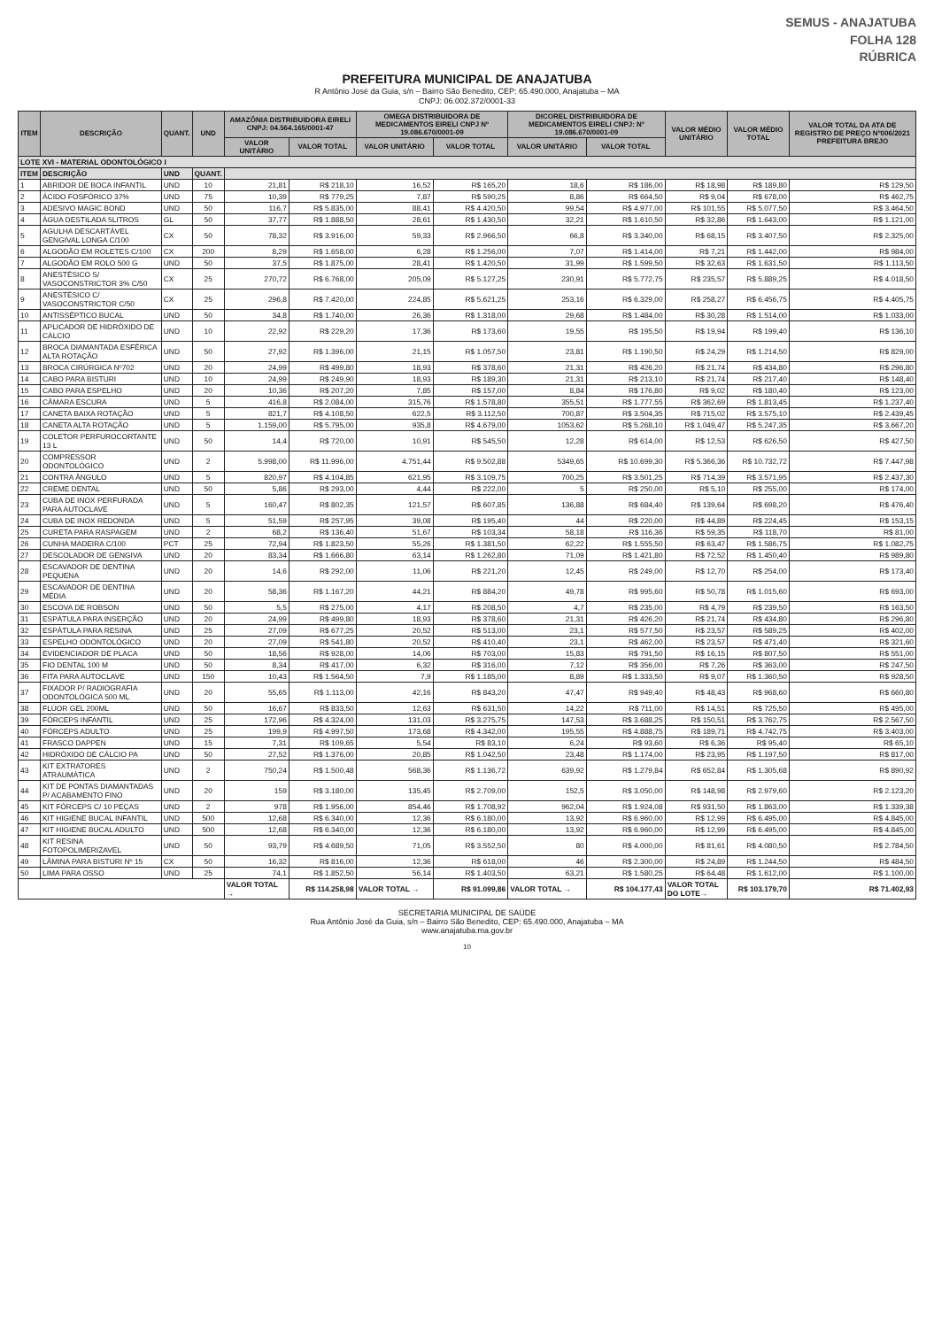SEMUS - ANAJATUBA
FOLHA 128
RÚBRICA
PREFEITURA MUNICIPAL DE ANAJATUBA
R Antônio José da Guia, s/n – Bairro São Benedito, CEP: 65.490.000, Anajatuba – MA
CNPJ: 06.002.372/0001-33
| ITEM | DESCRIÇÃO | QUANT. | UND | AMAZÔNIA DISTRIBUIDORA EIRELI CNPJ: 04.564.165/0001-47 | | OMEGA DISTRIBUIDORA DE MEDICAMENTOS EIRELI CNPJ Nº 19.086.670/0001-09 | | DICOREL DISTRIBUIDORA DE MEDICAMENTOS EIRELI CNPJ: Nº 19.086.670/0001-09 | | VALOR MÉDIO UNITÁRIO | VALOR MÉDIO TOTAL | VALOR TOTAL DA ATA DE REGISTRO DE PREÇO Nº006/2021 PREFEITURA BREJO |
| --- | --- | --- | --- | --- | --- | --- | --- | --- | --- | --- | --- | --- |
| | | | | VALOR UNITÁRIO | VALOR TOTAL | VALOR UNITÁRIO | VALOR TOTAL | VALOR UNITÁRIO | VALOR TOTAL | | | |
| LOTE XVI - MATERIAL ODONTOLÓGICO I | | | | | | | | | | | | |
| ITEM | DESCRIÇÃO | UND | QUANT. | | | | | | | | | |
| 1 | ABRIDOR DE BOCA INFANTIL | UND | 10 | 21,81 | R$ 218,10 | 16,52 | R$ 165,20 | 18,6 | R$ 186,00 | R$ 18,98 | R$ 189,80 | R$ 129,50 |
| 2 | ÁCIDO FOSFÓRICO 37% | UND | 75 | 10,39 | R$ 779,25 | 7,87 | R$ 590,25 | 8,86 | R$ 664,50 | R$ 9,04 | R$ 678,00 | R$ 462,75 |
| 3 | ADESIVO MAGIC BOND | UND | 50 | 116,7 | R$ 5.835,00 | 88,41 | R$ 4.420,50 | 99,54 | R$ 4.977,00 | R$ 101,55 | R$ 5.077,50 | R$ 3.464,50 |
| 4 | ÁGUA DESTILADA 5LITROS | GL | 50 | 37,77 | R$ 1.888,50 | 28,61 | R$ 1.430,50 | 32,21 | R$ 1.610,50 | R$ 32,86 | R$ 1.643,00 | R$ 1.121,00 |
| 5 | AGULHA DESCARTÁVEL GENGIVAL LONGA C/100 | CX | 50 | 78,32 | R$ 3.916,00 | 59,33 | R$ 2.966,50 | 66,8 | R$ 3.340,00 | R$ 68,15 | R$ 3.407,50 | R$ 2.325,00 |
| 6 | ALGODÃO EM ROLETES C/100 | CX | 200 | 8,29 | R$ 1.658,00 | 6,28 | R$ 1.256,00 | 7,07 | R$ 1.414,00 | R$ 7,21 | R$ 1.442,00 | R$ 984,00 |
| 7 | ALGODÃO EM ROLO 500 G | UND | 50 | 37,5 | R$ 1.875,00 | 28,41 | R$ 1.420,50 | 31,99 | R$ 1.599,50 | R$ 32,63 | R$ 1.631,50 | R$ 1.113,50 |
| 8 | ANESTÉSICO S/ VASOCONSTRICTOR 3% C/50 | CX | 25 | 270,72 | R$ 6.768,00 | 205,09 | R$ 5.127,25 | 230,91 | R$ 5.772,75 | R$ 235,57 | R$ 5.889,25 | R$ 4.018,50 |
| 9 | ANESTÉSICO C/ VASOCONSTRICTOR C/50 | CX | 25 | 296,8 | R$ 7.420,00 | 224,85 | R$ 5.621,25 | 253,16 | R$ 6.329,00 | R$ 258,27 | R$ 6.456,75 | R$ 4.405,75 |
| 10 | ANTISSÉPTICO BUCAL | UND | 50 | 34,8 | R$ 1.740,00 | 26,36 | R$ 1.318,00 | 29,68 | R$ 1.484,00 | R$ 30,28 | R$ 1.514,00 | R$ 1.033,00 |
| 11 | APLICADOR DE HIDRÓXIDO DE CÁLCIO | UND | 10 | 22,92 | R$ 229,20 | 17,36 | R$ 173,60 | 19,55 | R$ 195,50 | R$ 19,94 | R$ 199,40 | R$ 136,10 |
| 12 | BROCA DIAMANTADA ESFÉRICA ALTA ROTAÇÃO | UND | 50 | 27,92 | R$ 1.396,00 | 21,15 | R$ 1.057,50 | 23,81 | R$ 1.190,50 | R$ 24,29 | R$ 1.214,50 | R$ 829,00 |
| 13 | BROCA CIRÚRGICA Nº702 | UND | 20 | 24,99 | R$ 499,80 | 18,93 | R$ 378,60 | 21,31 | R$ 426,20 | R$ 21,74 | R$ 434,80 | R$ 296,80 |
| 14 | CABO PARA BISTURI | UND | 10 | 24,99 | R$ 249,90 | 18,93 | R$ 189,30 | 21,31 | R$ 213,10 | R$ 21,74 | R$ 217,40 | R$ 148,40 |
| 15 | CABO PARA ESPELHO | UND | 20 | 10,36 | R$ 207,20 | 7,85 | R$ 157,00 | 8,84 | R$ 176,80 | R$ 9,02 | R$ 180,40 | R$ 123,00 |
| 16 | CÂMARA ESCURA | UND | 5 | 416,8 | R$ 2.084,00 | 315,76 | R$ 1.578,80 | 355,51 | R$ 1.777,55 | R$ 362,69 | R$ 1.813,45 | R$ 1.237,40 |
| 17 | CANETA BAIXA ROTAÇÃO | UND | 5 | 821,7 | R$ 4.108,50 | 622,5 | R$ 3.112,50 | 700,87 | R$ 3.504,35 | R$ 715,02 | R$ 3.575,10 | R$ 2.439,45 |
| 18 | CANETA ALTA ROTAÇÃO | UND | 5 | 1.159,00 | R$ 5.795,00 | 935,8 | R$ 4.679,00 | 1053,62 | R$ 5.268,10 | R$ 1.049,47 | R$ 5.247,35 | R$ 3.667,20 |
| 19 | COLETOR PERFUROCORTANTE 13 L | UND | 50 | 14,4 | R$ 720,00 | 10,91 | R$ 545,50 | 12,28 | R$ 614,00 | R$ 12,53 | R$ 626,50 | R$ 427,50 |
| 20 | COMPRESSOR ODONTOLÓGICO | UND | 2 | 5.998,00 | R$ 11.996,00 | 4.751,44 | R$ 9.502,88 | 5349,65 | R$ 10.699,30 | R$ 5.366,36 | R$ 10.732,72 | R$ 7.447,98 |
| 21 | CONTRA ÂNGULO | UND | 5 | 820,97 | R$ 4.104,85 | 621,95 | R$ 3.109,75 | 700,25 | R$ 3.501,25 | R$ 714,39 | R$ 3.571,95 | R$ 2.437,30 |
| 22 | CREME DENTAL | UND | 50 | 5,86 | R$ 293,00 | 4,44 | R$ 222,00 | 5 | R$ 250,00 | R$ 5,10 | R$ 255,00 | R$ 174,00 |
| 23 | CUBA DE INOX PERFURADA PARA AUTOCLAVE | UND | 5 | 160,47 | R$ 802,35 | 121,57 | R$ 607,85 | 136,88 | R$ 684,40 | R$ 139,64 | R$ 698,20 | R$ 476,40 |
| 24 | CUBA DE INOX REDONDA | UND | 5 | 51,59 | R$ 257,95 | 39,08 | R$ 195,40 | 44 | R$ 220,00 | R$ 44,89 | R$ 224,45 | R$ 153,15 |
| 25 | CURETA PARA RASPAGEM | UND | 2 | 68,2 | R$ 136,40 | 51,67 | R$ 103,34 | 58,18 | R$ 116,36 | R$ 59,35 | R$ 118,70 | R$ 81,00 |
| 26 | CUNHA MADEIRA C/100 | PCT | 25 | 72,94 | R$ 1.823,50 | 55,26 | R$ 1.381,50 | 62,22 | R$ 1.555,50 | R$ 63,47 | R$ 1.586,75 | R$ 1.082,75 |
| 27 | DESCOLADOR DE GENGIVA | UND | 20 | 83,34 | R$ 1.666,80 | 63,14 | R$ 1.262,80 | 71,09 | R$ 1.421,80 | R$ 72,52 | R$ 1.450,40 | R$ 989,80 |
| 28 | ESCAVADOR DE DENTINA PEQUENA | UND | 20 | 14,6 | R$ 292,00 | 11,06 | R$ 221,20 | 12,45 | R$ 249,00 | R$ 12,70 | R$ 254,00 | R$ 173,40 |
| 29 | ESCAVADOR DE DENTINA MÉDIA | UND | 20 | 58,36 | R$ 1.167,20 | 44,21 | R$ 884,20 | 49,78 | R$ 995,60 | R$ 50,78 | R$ 1.015,60 | R$ 693,00 |
| 30 | ESCOVA DE ROBSON | UND | 50 | 5,5 | R$ 275,00 | 4,17 | R$ 208,50 | 4,7 | R$ 235,00 | R$ 4,79 | R$ 239,50 | R$ 163,50 |
| 31 | ESPÁTULA PARA INSERÇÃO | UND | 20 | 24,99 | R$ 499,80 | 18,93 | R$ 378,60 | 21,31 | R$ 426,20 | R$ 21,74 | R$ 434,80 | R$ 296,80 |
| 32 | ESPÁTULA PARA RESINA | UND | 25 | 27,09 | R$ 677,25 | 20,52 | R$ 513,00 | 23,1 | R$ 577,50 | R$ 23,57 | R$ 589,25 | R$ 402,00 |
| 33 | ESPELHO ODONTOLÓGICO | UND | 20 | 27,09 | R$ 541,80 | 20,52 | R$ 410,40 | 23,1 | R$ 462,00 | R$ 23,57 | R$ 471,40 | R$ 321,60 |
| 34 | EVIDENCIADOR DE PLACA | UND | 50 | 18,56 | R$ 928,00 | 14,06 | R$ 703,00 | 15,83 | R$ 791,50 | R$ 16,15 | R$ 807,50 | R$ 551,00 |
| 35 | FIO DENTAL 100 M | UND | 50 | 8,34 | R$ 417,00 | 6,32 | R$ 316,00 | 7,12 | R$ 356,00 | R$ 7,26 | R$ 363,00 | R$ 247,50 |
| 36 | FITA PARA AUTOCLAVE | UND | 150 | 10,43 | R$ 1.564,50 | 7,9 | R$ 1.185,00 | 8,89 | R$ 1.333,50 | R$ 9,07 | R$ 1.360,50 | R$ 928,50 |
| 37 | FIXADOR P/ RADIOGRAFIA ODONTOLÓGICA 500 ML | UND | 20 | 55,65 | R$ 1.113,00 | 42,16 | R$ 843,20 | 47,47 | R$ 949,40 | R$ 48,43 | R$ 968,60 | R$ 660,80 |
| 38 | FLÚOR GEL 200ML | UND | 50 | 16,67 | R$ 833,50 | 12,63 | R$ 631,50 | 14,22 | R$ 711,00 | R$ 14,51 | R$ 725,50 | R$ 495,00 |
| 39 | FÓRCEPS INFANTIL | UND | 25 | 172,96 | R$ 4.324,00 | 131,03 | R$ 3.275,75 | 147,53 | R$ 3.688,25 | R$ 150,51 | R$ 3.762,75 | R$ 2.567,50 |
| 40 | FÓRCEPS ADULTO | UND | 25 | 199,9 | R$ 4.997,50 | 173,68 | R$ 4.342,00 | 195,55 | R$ 4.888,75 | R$ 189,71 | R$ 4.742,75 | R$ 3.403,00 |
| 41 | FRASCO DAPPEN | UND | 15 | 7,31 | R$ 109,65 | 5,54 | R$ 83,10 | 6,24 | R$ 93,60 | R$ 6,36 | R$ 95,40 | R$ 65,10 |
| 42 | HIDRÓXIDO DE CÁLCIO PA | UND | 50 | 27,52 | R$ 1.376,00 | 20,85 | R$ 1.042,50 | 23,48 | R$ 1.174,00 | R$ 23,95 | R$ 1.197,50 | R$ 817,00 |
| 43 | KIT EXTRATORES ATRAUMÁTICA | UND | 2 | 750,24 | R$ 1.500,48 | 568,36 | R$ 1.136,72 | 639,92 | R$ 1.279,84 | R$ 652,84 | R$ 1.305,68 | R$ 890,92 |
| 44 | KIT DE PONTAS DIAMANTADAS P/ ACABAMENTO FINO | UND | 20 | 159 | R$ 3.180,00 | 135,45 | R$ 2.709,00 | 152,5 | R$ 3.050,00 | R$ 148,98 | R$ 2.979,60 | R$ 2.123,20 |
| 45 | KIT FÓRCEPS C/ 10 PEÇAS | UND | 2 | 978 | R$ 1.956,00 | 854,46 | R$ 1.708,92 | 962,04 | R$ 1.924,08 | R$ 931,50 | R$ 1.863,00 | R$ 1.339,38 |
| 46 | KIT HIGIENE BUCAL INFANTIL | UND | 500 | 12,68 | R$ 6.340,00 | 12,36 | R$ 6.180,00 | 13,92 | R$ 6.960,00 | R$ 12,99 | R$ 6.495,00 | R$ 4.845,00 |
| 47 | KIT HIGIENE BUCAL ADULTO | UND | 500 | 12,68 | R$ 6.340,00 | 12,36 | R$ 6.180,00 | 13,92 | R$ 6.960,00 | R$ 12,99 | R$ 6.495,00 | R$ 4.845,00 |
| 48 | KIT RESINA FOTOPOLIMERIZAVEL | UND | 50 | 93,79 | R$ 4.689,50 | 71,05 | R$ 3.552,50 | 80 | R$ 4.000,00 | R$ 81,61 | R$ 4.080,50 | R$ 2.784,50 |
| 49 | LÂMINA PARA BISTURI Nº 15 | CX | 50 | 16,32 | R$ 816,00 | 12,36 | R$ 618,00 | 46 | R$ 2.300,00 | R$ 24,89 | R$ 1.244,50 | R$ 484,50 |
| 50 | LIMA PARA OSSO | UND | 25 | 74,1 | R$ 1.852,50 | 56,14 | R$ 1.403,50 | 63,21 | R$ 1.580,25 | R$ 64,48 | R$ 1.612,00 | R$ 1.100,00 |
| | | | | VALOR TOTAL → | R$ 114.258,98 | VALOR TOTAL → | R$ 91.099,86 | VALOR TOTAL → | R$ 104.177,43 | VALOR TOTAL DO LOTE→ | R$ 103.179,70 | R$ 71.402,93 |
SECRETARIA MUNICIPAL DE SAÚDE
Rua Antônio José da Guia, s/n – Bairro São Benedito, CEP: 65.490.000, Anajatuba – MA
www.anajatuba.ma.gov.br
10